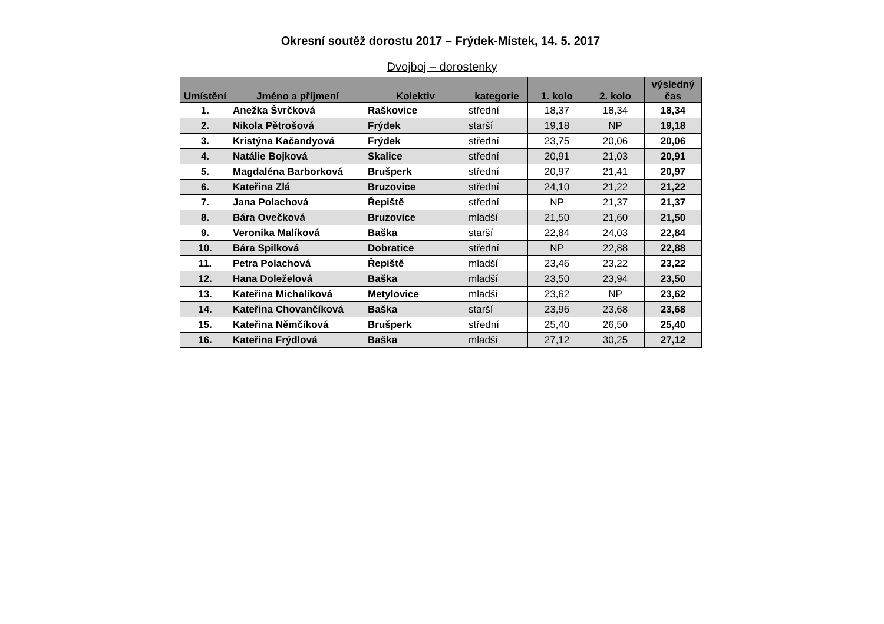Okresní soutěž dorostu 2017 – Frýdek-Místek, 14. 5. 2017
Dvojboj – dorostenky
| Umístění | Jméno a příjmení | Kolektiv | kategorie | 1. kolo | 2. kolo | výsledný čas |
| --- | --- | --- | --- | --- | --- | --- |
| 1. | Anežka Švrčková | Raškovice | střední | 18,37 | 18,34 | 18,34 |
| 2. | Nikola Pětrošová | Frýdek | starší | 19,18 | NP | 19,18 |
| 3. | Kristýna Kačandyová | Frýdek | střední | 23,75 | 20,06 | 20,06 |
| 4. | Natálie Bojková | Skalice | střední | 20,91 | 21,03 | 20,91 |
| 5. | Magdaléna Barborková | Brušperk | střední | 20,97 | 21,41 | 20,97 |
| 6. | Kateřina Zlá | Bruzovice | střední | 24,10 | 21,22 | 21,22 |
| 7. | Jana Polachová | Řepiště | střední | NP | 21,37 | 21,37 |
| 8. | Bára Ovečková | Bruzovice | mladší | 21,50 | 21,60 | 21,50 |
| 9. | Veronika Malíková | Baška | starší | 22,84 | 24,03 | 22,84 |
| 10. | Bára Spilková | Dobratice | střední | NP | 22,88 | 22,88 |
| 11. | Petra Polachová | Řepiště | mladší | 23,46 | 23,22 | 23,22 |
| 12. | Hana Doleželová | Baška | mladší | 23,50 | 23,94 | 23,50 |
| 13. | Kateřina Michalíková | Metylovice | mladší | 23,62 | NP | 23,62 |
| 14. | Kateřina Chovančíková | Baška | starší | 23,96 | 23,68 | 23,68 |
| 15. | Kateřina Němčíková | Brušperk | střední | 25,40 | 26,50 | 25,40 |
| 16. | Kateřina Frýdlová | Baška | mladší | 27,12 | 30,25 | 27,12 |